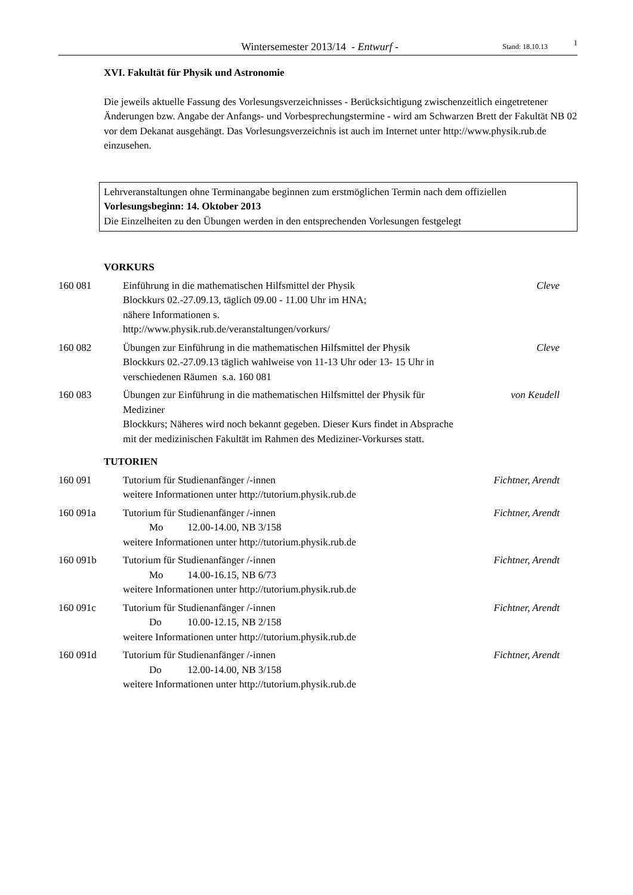Wintersemester 2013/14 - Entwurf -
Stand: 18.10.13
1
XVI. Fakultät für Physik und Astronomie
Die jeweils aktuelle Fassung des Vorlesungsverzeichnisses - Berücksichtigung zwischenzeitlich eingetretener Änderungen bzw. Angabe der Anfangs- und Vorbesprechungstermine - wird am Schwarzen Brett der Fakultät NB 02 vor dem Dekanat ausgehängt. Das Vorlesungsverzeichnis ist auch im Internet unter http://www.physik.rub.de einzusehen.
Lehrveranstaltungen ohne Terminangabe beginnen zum erstmöglichen Termin nach dem offiziellen Vorlesungsbeginn: 14. Oktober 2013
Die Einzelheiten zu den Übungen werden in den entsprechenden Vorlesungen festgelegt
VORKURS
160 081 Einführung in die mathematischen Hilfsmittel der Physik
Blockkurs 02.-27.09.13, täglich 09.00 - 11.00 Uhr im HNA;
nähere Informationen s.
http://www.physik.rub.de/veranstaltungen/vorkurs/
Cleve
160 082 Übungen zur Einführung in die mathematischen Hilfsmittel der Physik
Blockkurs 02.-27.09.13 täglich wahlweise von 11-13 Uhr oder 13- 15 Uhr in verschiedenen Räumen s.a. 160 081
Cleve
160 083 Übungen zur Einführung in die mathematischen Hilfsmittel der Physik für Mediziner
Blockkurs; Näheres wird noch bekannt gegeben. Dieser Kurs findet in Absprache mit der medizinischen Fakultät im Rahmen des Mediziner-Vorkurses statt.
von Keudell
TUTORIEN
160 091 Tutorium für Studienanfänger /-innen
weitere Informationen unter http://tutorium.physik.rub.de
Fichtner, Arendt
160 091a Tutorium für Studienanfänger /-innen
Mo 12.00-14.00, NB 3/158
weitere Informationen unter http://tutorium.physik.rub.de
Fichtner, Arendt
160 091b Tutorium für Studienanfänger /-innen
Mo 14.00-16.15, NB 6/73
weitere Informationen unter http://tutorium.physik.rub.de
Fichtner, Arendt
160 091c Tutorium für Studienanfänger /-innen
Do 10.00-12.15, NB 2/158
weitere Informationen unter http://tutorium.physik.rub.de
Fichtner, Arendt
160 091d Tutorium für Studienanfänger /-innen
Do 12.00-14.00, NB 3/158
weitere Informationen unter http://tutorium.physik.rub.de
Fichtner, Arendt